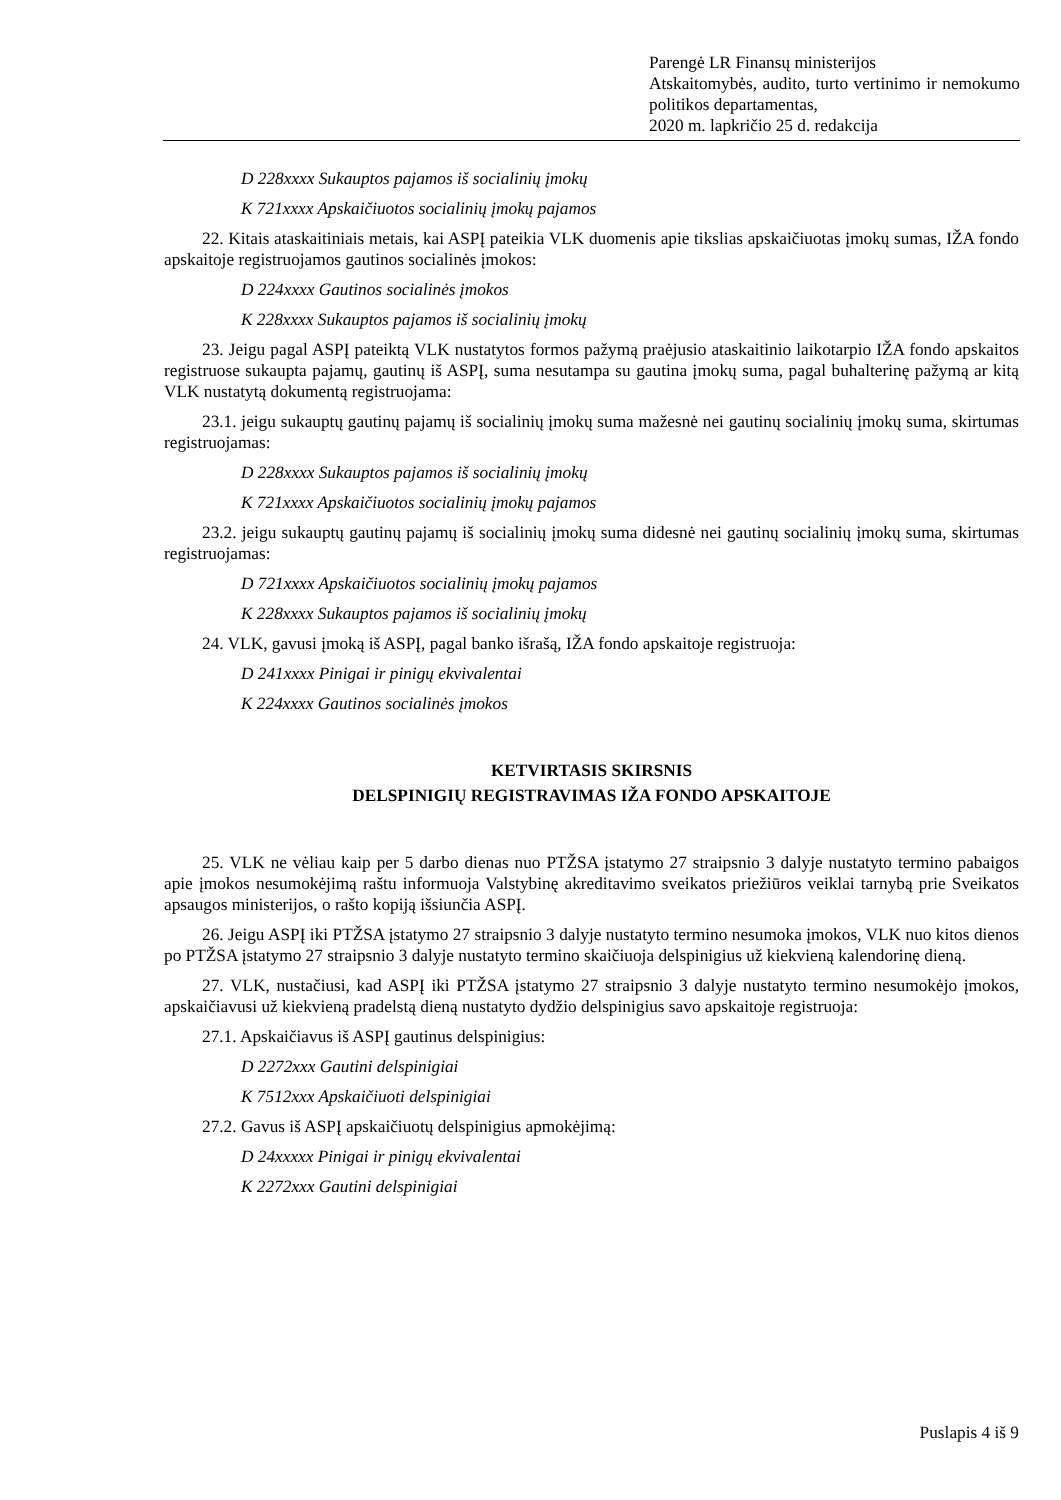Parengė LR Finansų ministerijos
Atskaitomybės, audito, turto vertinimo ir nemokumo politikos departamentas,
2020 m. lapkričio 25 d. redakcija
D 228xxxx Sukauptos pajamos iš socialinių įmokų
K 721xxxx Apskaičiuotos socialinių įmokų pajamos
22. Kitais ataskaitiniais metais, kai ASPĮ pateikia VLK duomenis apie tikslias apskaičiuotas įmokų sumas, IŽA fondo apskaitoje registruojamos gautinos socialinės įmokos:
D 224xxxx Gautinos socialinės įmokos
K 228xxxx Sukauptos pajamos iš socialinių įmokų
23. Jeigu pagal ASPĮ pateiktą VLK nustatytos formos pažymą praėjusio ataskaitinio laikotarpio IŽA fondo apskaitos registruose sukaupta pajamų, gautinų iš ASPĮ, suma nesutampa su gautina įmokų suma, pagal buhalterinę pažymą ar kitą VLK nustatytą dokumentą registruojama:
23.1. jeigu sukauptų gautinų pajamų iš socialinių įmokų suma mažesnė nei gautinų socialinių įmokų suma, skirtumas registruojamas:
D 228xxxx Sukauptos pajamos iš socialinių įmokų
K 721xxxx Apskaičiuotos socialinių įmokų pajamos
23.2. jeigu sukauptų gautinų pajamų iš socialinių įmokų suma didesnė nei gautinų socialinių įmokų suma, skirtumas registruojamas:
D 721xxxx Apskaičiuotos socialinių įmokų pajamos
K 228xxxx Sukauptos pajamos iš socialinių įmokų
24. VLK, gavusi įmoką iš ASPĮ, pagal banko išrašą, IŽA fondo apskaitoje registruoja:
D 241xxxx Pinigai ir pinigų ekvivalentai
K 224xxxx Gautinos socialinės įmokos
KETVIRTASIS SKIRSNIS
DELSPINIGIŲ REGISTRAVIMAS IŽA FONDO APSKAITOJE
25. VLK ne vėliau kaip per 5 darbo dienas nuo PTŽSA įstatymo 27 straipsnio 3 dalyje nustatyto termino pabaigos apie įmokos nesumokėjimą raštu informuoja Valstybinę akreditavimo sveikatos priežiūros veiklai tarnybą prie Sveikatos apsaugos ministerijos, o rašto kopiją išsiunčia ASPĮ.
26. Jeigu ASPĮ iki PTŽSA įstatymo 27 straipsnio 3 dalyje nustatyto termino nesumoka įmokos, VLK nuo kitos dienos po PTŽSA įstatymo 27 straipsnio 3 dalyje nustatyto termino skaičiuoja delspinigius už kiekvieną kalendorinę dieną.
27. VLK, nustačiusi, kad ASPĮ iki PTŽSA įstatymo 27 straipsnio 3 dalyje nustatyto termino nesumokėjo įmokos, apskaičiavusi už kiekvieną pradelstą dieną nustatyto dydžio delspinigius savo apskaitoje registruoja:
27.1. Apskaičiavus iš ASPĮ gautinus delspinigius:
D 2272xxx Gautini delspinigiai
K 7512xxx Apskaičiuoti delspinigiai
27.2. Gavus iš ASPĮ apskaičiuotų delspinigius apmokėjimą:
D 24xxxxx Pinigai ir pinigų ekvivalentai
K 2272xxx Gautini delspinigiai
Puslapis 4 iš 9